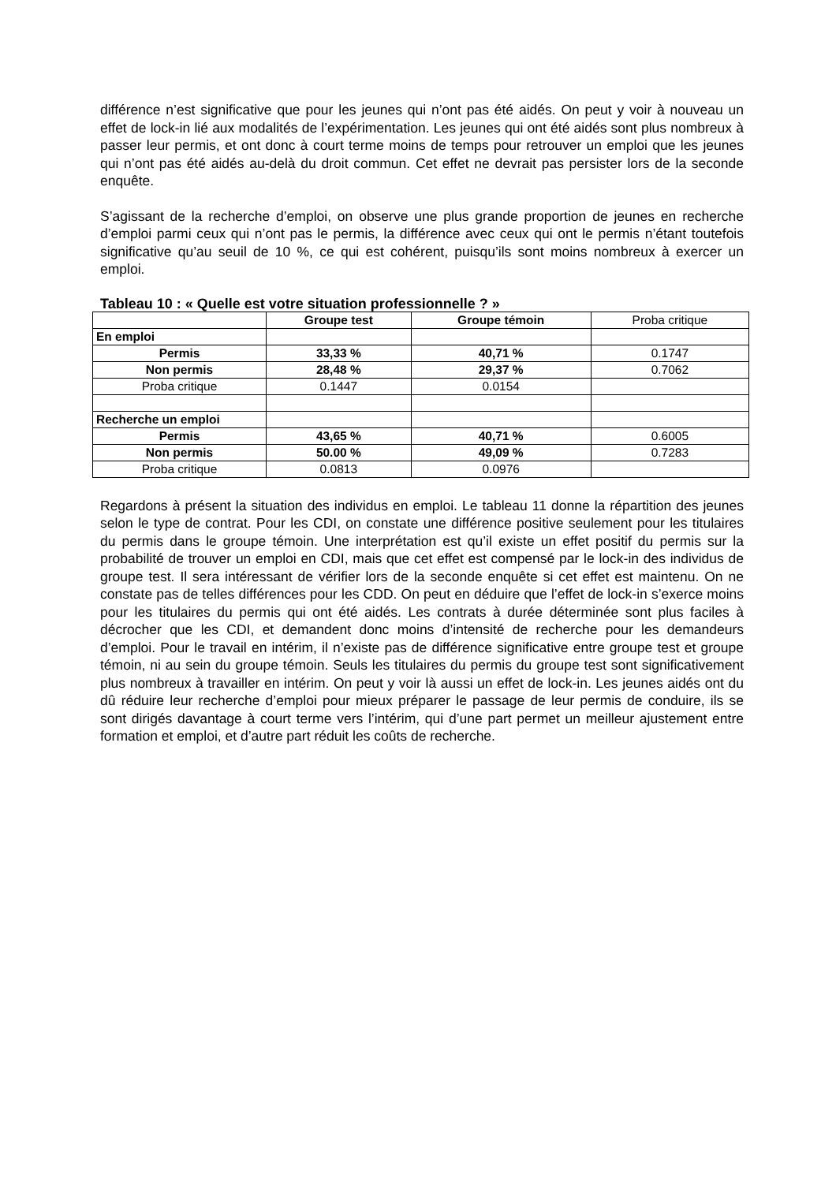différence n’est significative que pour les jeunes qui n’ont pas été aidés. On peut y voir à nouveau un effet de lock-in lié aux modalités de l’expérimentation. Les jeunes qui ont été aidés sont plus nombreux à passer leur permis, et ont donc à court terme moins de temps pour retrouver un emploi que les jeunes qui n’ont pas été aidés au-delà du droit commun. Cet effet ne devrait pas persister lors de la seconde enquête.
S’agissant de la recherche d’emploi, on observe une plus grande proportion de jeunes en recherche d’emploi parmi ceux qui n’ont pas le permis, la différence avec ceux qui ont le permis n’étant toutefois significative qu’au seuil de 10 %, ce qui est cohérent, puisqu’ils sont moins nombreux à exercer un emploi.
Tableau 10 : « Quelle est votre situation professionnelle ? »
| | Groupe test | Groupe témoin | Proba critique |
| En emploi | | | |
| Permis | 33,33 % | 40,71 % | 0.1747 |
| Non permis | 28,48 % | 29,37 % | 0.7062 |
| Proba critique | 0.1447 | 0.0154 | |
| Recherche un emploi | | | |
| Permis | 43,65 % | 40,71 % | 0.6005 |
| Non permis | 50.00 % | 49,09 % | 0.7283 |
| Proba critique | 0.0813 | 0.0976 | |
Regardons à présent la situation des individus en emploi. Le tableau 11 donne la répartition des jeunes selon le type de contrat. Pour les CDI, on constate une différence positive seulement pour les titulaires du permis dans le groupe témoin. Une interprétation est qu’il existe un effet positif du permis sur la probabilité de trouver un emploi en CDI, mais que cet effet est compensé par le lock-in des individus de groupe test. Il sera intéressant de vérifier lors de la seconde enquête si cet effet est maintenu. On ne constate pas de telles différences pour les CDD. On peut en déduire que l’effet de lock-in s’exerce moins pour les titulaires du permis qui ont été aidés. Les contrats à durée déterminée sont plus faciles à décrocher que les CDI, et demandent donc moins d’intensité de recherche pour les demandeurs d’emploi. Pour le travail en intérim, il n’existe pas de différence significative entre groupe test et groupe témoin, ni au sein du groupe témoin. Seuls les titulaires du permis du groupe test sont significativement plus nombreux à travailler en intérim. On peut y voir là aussi un effet de lock-in. Les jeunes aidés ont du dû réduire leur recherche d’emploi pour mieux préparer le passage de leur permis de conduire, ils se sont dirigés davantage à court terme vers l’intérim, qui d’une part permet un meilleur ajustement entre formation et emploi, et d’autre part réduit les coûts de recherche.